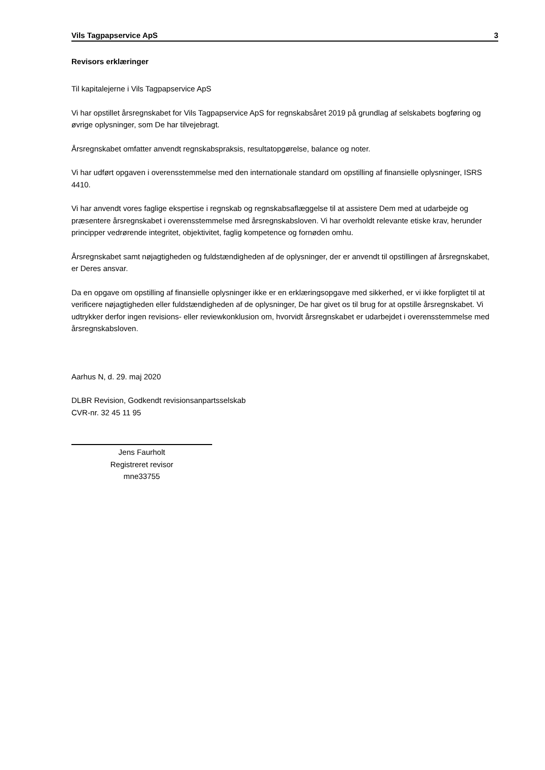Vils Tagpapservice ApS 3
Revisors erklæringer
Til kapitalejerne i Vils Tagpapservice ApS
Vi har opstillet årsregnskabet for Vils Tagpapservice ApS for regnskabsåret 2019 på grundlag af selskabets bogføring og øvrige oplysninger, som De har tilvejebragt.
Årsregnskabet omfatter anvendt regnskabspraksis, resultatopgørelse, balance og noter.
Vi har udført opgaven i overensstemmelse med den internationale standard om opstilling af finansielle oplysninger, ISRS 4410.
Vi har anvendt vores faglige ekspertise i regnskab og regnskabsaflæggelse til at assistere Dem med at udarbejde og præsentere årsregnskabet i overensstemmelse med årsregnskabsloven. Vi har overholdt relevante etiske krav, herunder principper vedrørende integritet, objektivitet, faglig kompetence og fornøden omhu.
Årsregnskabet samt nøjagtigheden og fuldstændigheden af de oplysninger, der er anvendt til opstillingen af årsregnskabet, er Deres ansvar.
Da en opgave om opstilling af finansielle oplysninger ikke er en erklæringsopgave med sikkerhed, er vi ikke forpligtet til at verificere nøjagtigheden eller fuldstændigheden af de oplysninger, De har givet os til brug for at opstille årsregnskabet. Vi udtrykker derfor ingen revisions- eller reviewkonklusion om, hvorvidt årsregnskabet er udarbejdet i overensstemmelse med årsregnskabsloven.
Aarhus N, d. 29. maj 2020
DLBR Revision, Godkendt revisionsanpartsselskab
CVR-nr. 32 45 11 95
Jens Faurholt
Registreret revisor
mne33755